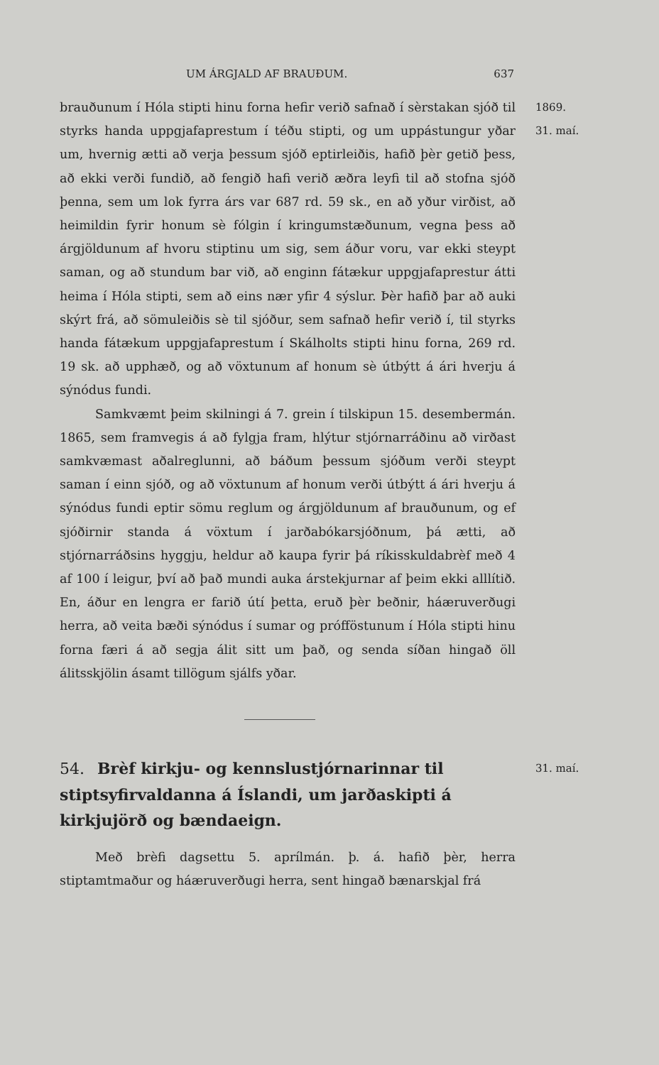UM ÁRGJALD AF BRAUÐUM. 637
brauðunum í Hóla stipti hinu forna hefir verið safnað í sèrstakan sjóð til styrks handa uppgjafaprestum í téðu stipti, og um uppástungur yðar um, hvernig ætti að verja þessum sjóð eptirleiðis, hafið þèr getið þess, að ekki verði fundið, að fengið hafi verið æðra leyfi til að stofna sjóð þenna, sem um lok fyrra árs var 687 rd. 59 sk., en að yður virðist, að heimildin fyrir honum sè fólgin í kringumstæðunum, vegna þess að árgjöldunum af hvoru stiptinu um sig, sem áður voru, var ekki steypt saman, og að stundum bar við, að enginn fátækur uppgjafaprestur átti heima í Hóla stipti, sem að eins nær yfir 4 sýslur. Þèr hafið þar að auki skýrt frá, að sömuleiðis sè til sjóður, sem safnað hefir verið í, til styrks handa fátækum uppgjafaprestum í Skálholts stipti hinu forna, 269 rd. 19 sk. að upphæð, og að vöxtunum af honum sè útbýtt á ári hverju á sýnódus fundi.
Samkvæmt þeim skilningi á 7. grein í tilskipun 15. desembermán. 1865, sem framvegis á að fylgja fram, hlýtur stjórnarráðinu að virðast samkvæmast aðalreglunni, að báðum þessum sjóðum verði steypt saman í einn sjóð, og að vöxtunum af honum verði útbýtt á ári hverju á sýnódus fundi eptir sömu reglum og árgjöldunum af brauðunum, og ef sjóðirnir standa á vöxtum í jarðabókarsjóðnum, þá ætti, að stjórnarráðsins hyggju, heldur að kaupa fyrir þá ríkisskuldabrèf með 4 af 100 í leigur, því að það mundi auka árstekjurnar af þeim ekki alllítið. En, áður en lengra er farið útí þetta, eruð þèr beðnir, háæruverðugi herra, að veita bæði sýnódus í sumar og prófföstunum í Hóla stipti hinu forna færi á að segja álit sitt um það, og senda síðan hingað öll álitsskjölin ásamt tillögum sjálfs yðar.
1869.
31. maí.
54. Brèf kirkju- og kennslustjórnarinnar til stiptsyfirvaldanna á Íslandi, um jarðaskipti á kirkjujörð og bændaeign.
Með brèfi dagsettu 5. aprílmán. þ. á. hafið þèr, herra stiptamtmaður og háæruverðugi herra, sent hingað bænarskjal frá
31. maí.